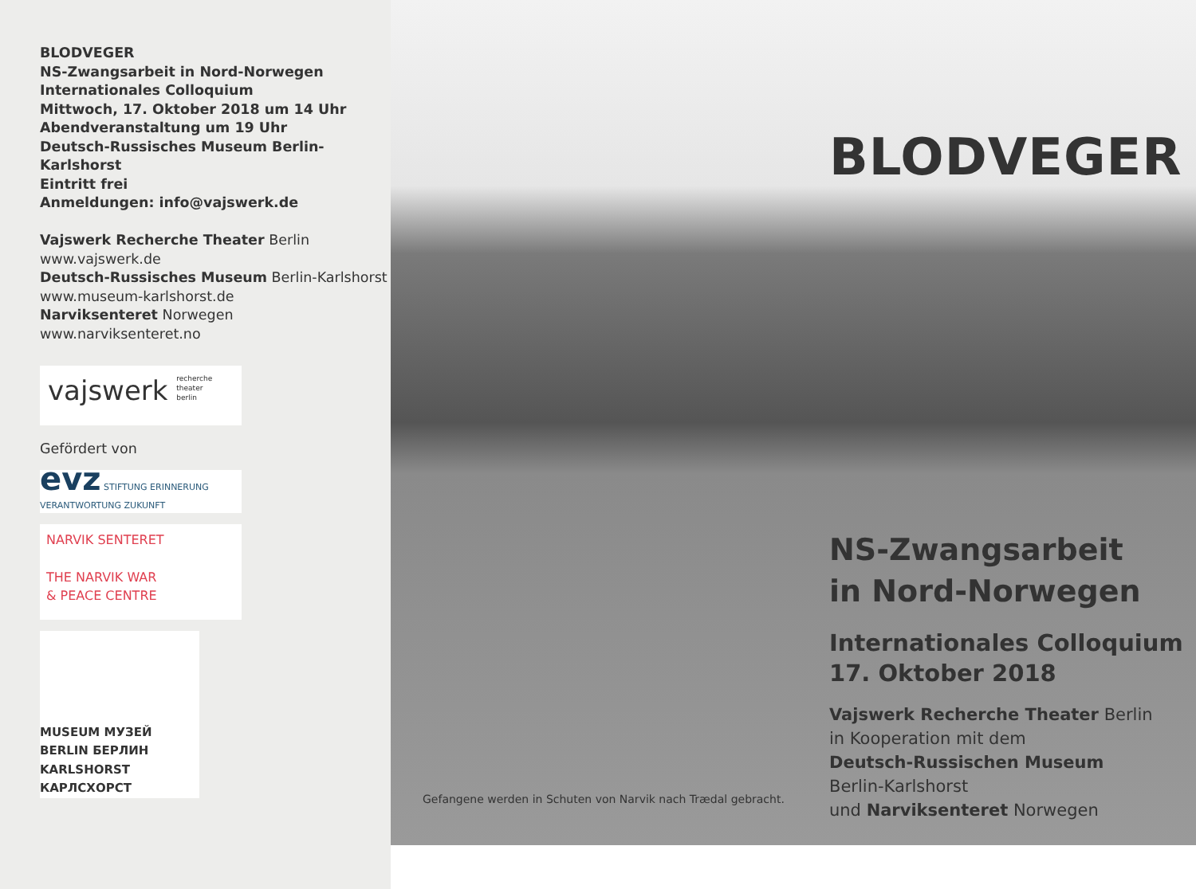BLODVEGER
NS-Zwangsarbeit in Nord-Norwegen
Internationales Colloquium
Mittwoch, 17. Oktober 2018 um 14 Uhr
Abendveranstaltung um 19 Uhr
Deutsch-Russisches Museum Berlin-Karlshorst
Eintritt frei
Anmeldungen: info@vajswerk.de
Vajswerk Recherche Theater Berlin
www.vajswerk.de
Deutsch-Russisches Museum Berlin-Karlshorst
www.museum-karlshorst.de
Narviksenteret Norwegen
www.narviksenteret.no
vajswerk recherche
theater
berlin
Gefördert von
evz STIFTUNG ERINNERUNG VERANTWORTUNG ZUKUNFT
NARVIK SENTERET
THE NARVIK WAR
& PEACE CENTRE
MUSEUM МУЗЕЙ BERLIN БЕРЛИН KARLSHORST КАРЛСХОРСТ
Gefangene werden in Schuten von Narvik nach Trædal gebracht.
BLODVEGER
NS-Zwangsarbeit
in Nord-Norwegen
Internationales Colloquium
17. Oktober 2018
Vajswerk Recherche Theater Berlin
in Kooperation mit dem
Deutsch-Russischen Museum
Berlin-Karlshorst
und Narviksenteret Norwegen